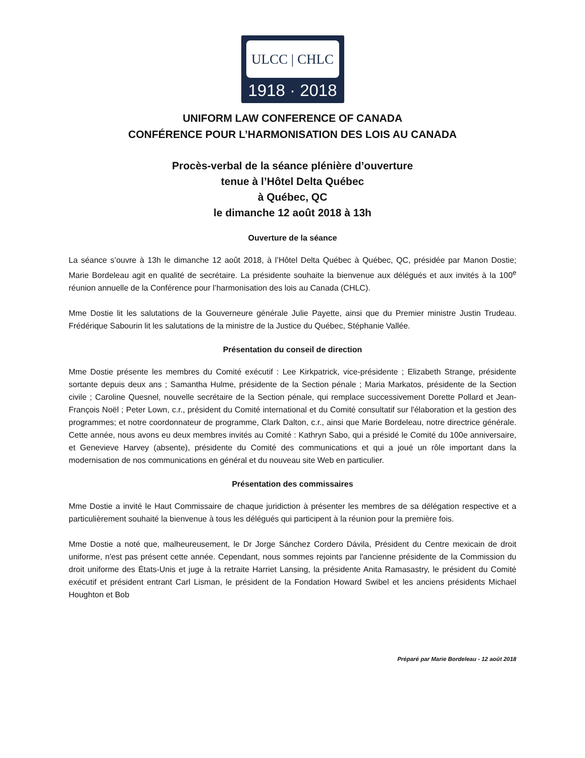ULCC | CHLC
1918 · 2018
UNIFORM LAW CONFERENCE OF CANADA
CONFÉRENCE POUR L’HARMONISATION DES LOIS AU CANADA
Procès-verbal de la séance plénière d’ouverture
tenue à l’Hôtel Delta Québec
à Québec, QC
le dimanche 12 août 2018 à 13h
Ouverture de la séance
La séance s’ouvre à 13h le dimanche 12 août 2018, à l’Hôtel Delta Québec à Québec, QC, présidée par Manon Dostie; Marie Bordeleau agit en qualité de secrétaire. La présidente souhaite la bienvenue aux délégués et aux invités à la 100<sup>e</sup> réunion annuelle de la Conférence pour l’harmonisation des lois au Canada (CHLC).
Mme Dostie lit les salutations de la Gouverneure générale Julie Payette, ainsi que du Premier ministre Justin Trudeau. Frédérique Sabourin lit les salutations de la ministre de la Justice du Québec, Stéphanie Vallée.
Présentation du conseil de direction
Mme Dostie présente les membres du Comité exécutif : Lee Kirkpatrick, vice-présidente ; Elizabeth Strange, présidente sortante depuis deux ans ; Samantha Hulme, présidente de la Section pénale ; Maria Markatos, présidente de la Section civile ; Caroline Quesnel, nouvelle secrétaire de la Section pénale, qui remplace successivement Dorette Pollard et Jean-François Noël ; Peter Lown, c.r., président du Comité international et du Comité consultatif sur l'élaboration et la gestion des programmes; et notre coordonnateur de programme, Clark Dalton, c.r., ainsi que Marie Bordeleau, notre directrice générale. Cette année, nous avons eu deux membres invités au Comité : Kathryn Sabo, qui a présidé le Comité du 100e anniversaire, et Genevieve Harvey (absente), présidente du Comité des communications et qui a joué un rôle important dans la modernisation de nos communications en général et du nouveau site Web en particulier.
Présentation des commissaires
Mme Dostie a invité le Haut Commissaire de chaque juridiction à présenter les membres de sa délégation respective et a particulièrement souhaité la bienvenue à tous les délégués qui participent à la réunion pour la première fois.
Mme Dostie a noté que, malheureusement, le Dr Jorge Sánchez Cordero Dávila, Président du Centre mexicain de droit uniforme, n'est pas présent cette année. Cependant, nous sommes rejoints par l'ancienne présidente de la Commission du droit uniforme des États-Unis et juge à la retraite Harriet Lansing, la présidente Anita Ramasastry, le président du Comité exécutif et président entrant Carl Lisman, le président de la Fondation Howard Swibel et les anciens présidents Michael Houghton et Bob
Préparé par Marie Bordeleau - 12 août 2018